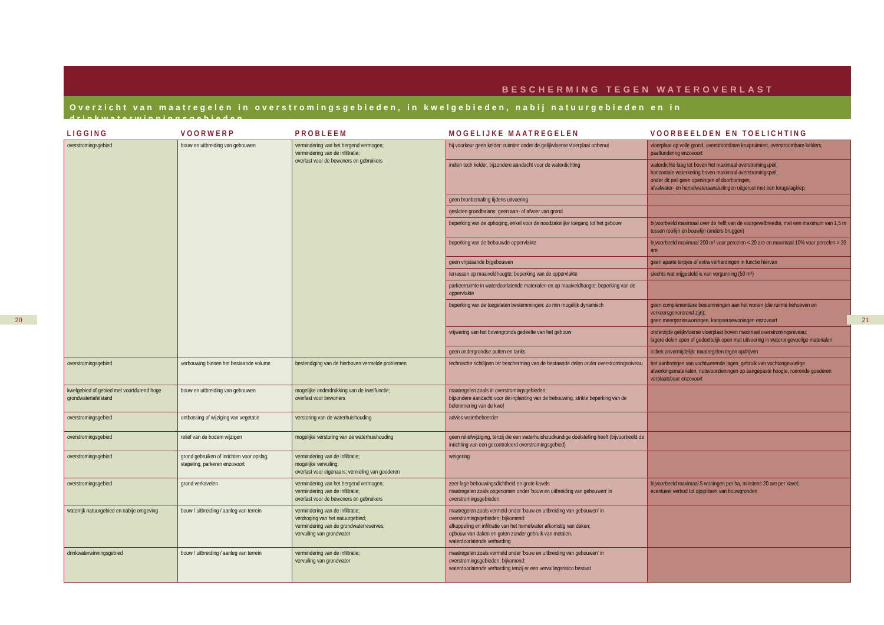BESCHERMING TEGEN WATEROVERLAST
Overzicht van maatregelen in overstromingsgebieden, in kwelgebieden, nabij natuurgebieden en in drinkwaterwinningsgebieden
| LIGGING | VOORWERP | PROBLEEM | MOGELIJKE MAATREGELEN | VOORBEELDEN EN TOELICHTING |
| --- | --- | --- | --- | --- |
| overstromingsgebied | bouw en uitbreiding van gebouwen | vermindering van het bergend vermogen; vermindering van de infiltratie; overlast voor de bewoners en gebruikers | bij voorkeur geen kelder: ruimten onder de gelijkvloerse vloerplaat onbenut | vloerplaat op volle grond, overstroombare kruipruimten, overstroombare kelders, paalfundering enzovoort |
| | | | indien toch kelder, bijzondere aandacht voor de waterdichting | waterdichte laag tot boven het maximaal overstromingspeil, horizontale waterkering boven maximaal overstromingspeil, onder dit peil geen openingen of doorboringen, afvalwater- en hemelwateraansluitingen uitgerust met een terugslagklep |
| | | | geen bronbemaling tijdens uitvoering | |
| | | | gesloten grondbalans: geen aan- of afvoer van grond | |
| | | | beperking van de ophoging, enkel voor de noodzakelijke toegang tot het gebouw | bijvoorbeeld maximaal over de helft van de voorgevelbreedte, met een maximum van 1,5 m tussen rooilijn en bouwlijn (anders bruggen) |
| | | | beperking van de bebouwde oppervlakte | bijvoorbeeld maximaal 200 m² voor percelen < 20 are en maximaal 10% voor percelen > 20 are |
| | | | geen vrijstaande bijgebouwen | geen aparte terpjes of extra verhardingen in functie hiervan |
| | | | terrassen op maaiveldhoogte; beperking van de oppervlakte | slechts wat vrijgesteld is van vergunning (50 m²) |
| | | | parkeerruimte in waterdoorlatende materialen en op maaiveldhoogte; beperking van de oppervlakte | |
| | | | beperking van de toegelaten bestemmingen: zo min mogelijk dynamisch | geen complementaire bestemmingen aan het wonen (die ruimte behoeven en verkeersgenererend zijn); geen meergezinswoningen, kangoeroewoningen enzovoort |
| | | | vrijwaring van het bovengronds gedeelte van het gebouw | onderzijde gelijkvloerse vloerplaat boven maximaal overstromingsniveau; lagere delen open of gedeeltelijk open met uitvoering in waterongevoelige materialen |
| | | | geen ondergrondse putten en tanks | indien onvermijdelijk: maatregelen tegen opdrijven |
| overstromingsgebied | verbouwing binnen het bestaande volume | bestendiging van de hierboven vermelde problemen | technische richtlijnen ter bescherming van de bestaande delen onder overstromingsniveau | het aanbrengen van vochtwerende lagen, gebruik van vochtongevoelige afwerkingsmaterialen, nutsvoorzieningen op aangepaste hoogte, roerende goederen verplaatsbaar enzovoort |
| kwelgebied of gebied met voortdurend hoge grondwatertafelstand | bouw en uitbreiding van gebouwen | mogelijke onderdrukking van de kwelfunctie; overlast voor bewoners | maatregelen zoals in overstromingsgebieden; bijzondere aandacht voor de inplanting van de bebouwing, strikte beperking van de belemmering van de kwel | |
| overstromingsgebied | ontbossing of wijziging van vegetatie | verstoring van de waterhuishouding | advies waterbeheerder | |
| overstromingsgebied | reliëf van de bodem wijzigen | mogelijke verstoring van de waterhuishouding | geen reliëfwijziging, tenzij die een waterhuishoudkundige doelstelling heeft (bijvoorbeeld de inrichting van een gecontroleerd overstromingsgebied) | |
| overstromingsgebied | grond gebruiken of inrichten voor opslag, stapeling, parkeren enzovoort | vermindering van de infiltratie; mogelijke vervuiling; overlast voor eigenaars; vernieling van goederen | weigering | |
| overstromingsgebied | grond verkavelen | vermindering van het bergend vermogen; vermindering van de infiltratie; overlast voor de bewoners en gebruikers | zeer lage bebouwingsdichtheid en grote kavels maatregelen zoals opgenomen onder 'bouw en uitbreiding van gebouwen' in overstromingsgebieden | bijvoorbeeld maximaal 5 woningen per ha, minstens 20 are per kavel; eventueel verbod tot opsplitsen van bouwgronden |
| waterrijk natuurgebied en nabije omgeving | bouw / uitbreiding / aanleg van terrein | vermindering van de infiltratie; verdroging van het natuurgebied; vermindering van de grondwaterreserves; vervuiling van grondwater | maatregelen zoals vermeld onder 'bouw en uitbreiding van gebouwen' in overstromingsgebieden; bijkomend: afkoppeling en infiltratie van het hemelwater afkomstig van daken; opbouw van daken en goten zonder gebruik van metalen. waterdoorlatende verharding | |
| drinkwaterwinningsgebied | bouw / uitbreiding / aanleg van terrein | vermindering van de infiltratie; vervuiling van grondwater | maatregelen zoals vermeld onder 'bouw en uitbreiding van gebouwen' in overstromingsgebieden; bijkomend: waterdoorlatende verharding tenzij er een vervuilingsrisico bestaat | |
20 21